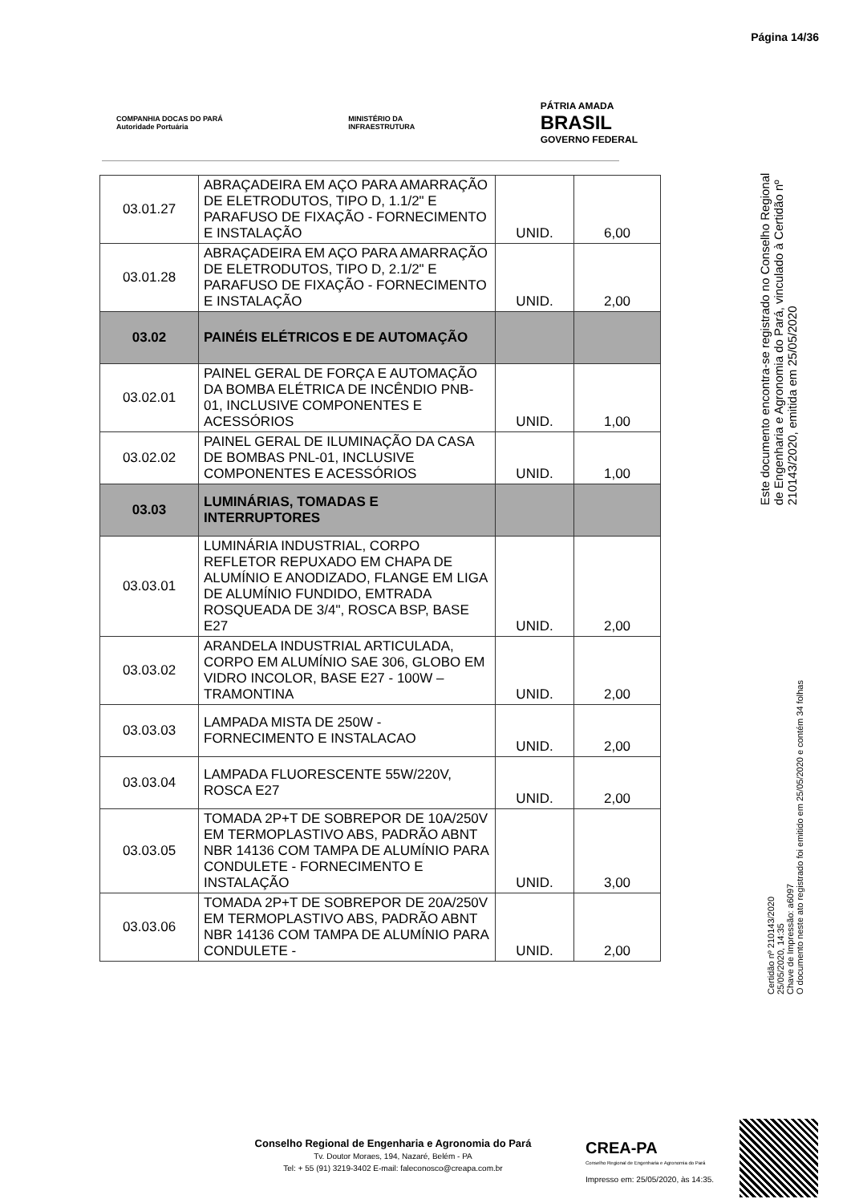Página 14/36
COMPANHIA DOCAS DO PARÁ
Autoridade Portuária
MINISTÉRIO DA
INFRAESTRUTURA
PÁTRIA AMADA
BRASIL
GOVERNO FEDERAL
| 03.01.27 | ABRAÇADEIRA EM AÇO PARA AMARRAÇÃO DE ELETRODUTOS, TIPO D, 1.1/2" E PARAFUSO DE FIXAÇÃO - FORNECIMENTO E INSTALAÇÃO | UNID. | 6,00 |
| 03.01.28 | ABRAÇADEIRA EM AÇO PARA AMARRAÇÃO DE ELETRODUTOS, TIPO D, 2.1/2" E PARAFUSO DE FIXAÇÃO - FORNECIMENTO E INSTALAÇÃO | UNID. | 2,00 |
| 03.02 | PAINÉIS ELÉTRICOS E DE AUTOMAÇÃO | | |
| 03.02.01 | PAINEL GERAL DE FORÇA E AUTOMAÇÃO DA BOMBA ELÉTRICA DE INCÊNDIO PNB-01, INCLUSIVE COMPONENTES E ACESSÓRIOS | UNID. | 1,00 |
| 03.02.02 | PAINEL GERAL DE ILUMINAÇÃO DA CASA DE BOMBAS PNL-01, INCLUSIVE COMPONENTES E ACESSÓRIOS | UNID. | 1,00 |
| 03.03 | LUMINÁRIAS, TOMADAS E INTERRUPTORES | | |
| 03.03.01 | LUMINÁRIA INDUSTRIAL, CORPO REFLETOR REPUXADO EM CHAPA DE ALUMÍNIO E ANODIZADO, FLANGE EM LIGA DE ALUMÍNIO FUNDIDO, EMTRADA ROSQUEADA DE 3/4", ROSCA BSP, BASE E27 | UNID. | 2,00 |
| 03.03.02 | ARANDELA INDUSTRIAL ARTICULADA, CORPO EM ALUMÍNIO SAE 306, GLOBO EM VIDRO INCOLOR, BASE E27 - 100W – TRAMONTINA | UNID. | 2,00 |
| 03.03.03 | LAMPADA MISTA DE 250W - FORNECIMENTO E INSTALACAO | UNID. | 2,00 |
| 03.03.04 | LAMPADA FLUORESCENTE 55W/220V, ROSCA E27 | UNID. | 2,00 |
| 03.03.05 | TOMADA 2P+T DE SOBREPOR DE 10A/250V EM TERMOPLASTIVO ABS, PADRÃO ABNT NBR 14136 COM TAMPA DE ALUMÍNIO PARA CONDULETE - FORNECIMENTO E INSTALAÇÃO | UNID. | 3,00 |
| 03.03.06 | TOMADA 2P+T DE SOBREPOR DE 20A/250V EM TERMOPLASTIVO ABS, PADRÃO ABNT NBR 14136 COM TAMPA DE ALUMÍNIO PARA CONDULETE - | UNID. | 2,00 |
Este documento encontra-se registrado no Conselho Regional de Engenharia e Agronomia do Pará, vinculado à Certidão nº 210143/2020, emitida em 25/05/2020
Certidão nº 210143/2020
25/05/2020, 14:35
Chave de Impressão: a6097
O documento neste ato registrado foi emitido em 25/05/2020 e contém 34 folhas
Conselho Regional de Engenharia e Agronomia do Pará
Tv. Doutor Moraes, 194, Nazaré, Belém - PA
Tel: + 55 (91) 3219-3402 E-mail: faleconosco@creapa.com.br
CREA-PA
Conselho Regional de Engenharia e Agronomia do Pará
Impresso em: 25/05/2020, às 14:35.